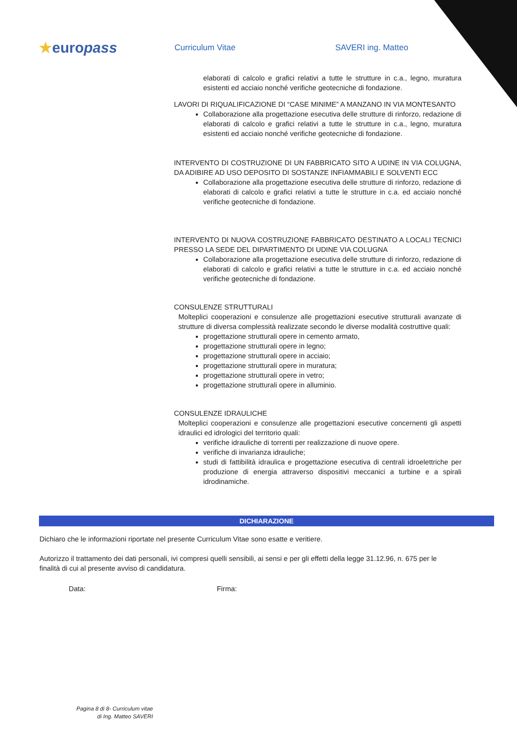★europass
Curriculum Vitae SAVERI ing. Matteo
elaborati di calcolo e grafici relativi a tutte le strutture in c.a., legno, muratura esistenti ed acciaio nonché verifiche geotecniche di fondazione.
LAVORI DI RIQUALIFICAZIONE DI “CASE MINIME” A MANZANO IN VIA MONTESANTO
Collaborazione alla progettazione esecutiva delle strutture di rinforzo, redazione di elaborati di calcolo e grafici relativi a tutte le strutture in c.a., legno, muratura esistenti ed acciaio nonché verifiche geotecniche di fondazione.
INTERVENTO DI COSTRUZIONE DI UN FABBRICATO SITO A UDINE IN VIA COLUGNA, DA ADIBIRE AD USO DEPOSITO DI SOSTANZE INFIAMMABILI E SOLVENTI ECC
Collaborazione alla progettazione esecutiva delle strutture di rinforzo, redazione di elaborati di calcolo e grafici relativi a tutte le strutture in c.a. ed acciaio nonché verifiche geotecniche di fondazione.
INTERVENTO DI NUOVA COSTRUZIONE FABBRICATO DESTINATO A LOCALI TECNICI PRESSO LA SEDE DEL DIPARTIMENTO DI UDINE VIA COLUGNA
Collaborazione alla progettazione esecutiva delle strutture di rinforzo, redazione di elaborati di calcolo e grafici relativi a tutte le strutture in c.a. ed acciaio nonché verifiche geotecniche di fondazione.
CONSULENZE STRUTTURALI
Molteplici cooperazioni e consulenze alle progettazioni esecutive strutturali avanzate di strutture di diversa complessità realizzate secondo le diverse modalità costruttive quali:
progettazione strutturali opere in cemento armato,
progettazione strutturali opere in legno;
progettazione strutturali opere in acciaio;
progettazione strutturali opere in muratura;
progettazione strutturali opere in vetro;
progettazione strutturali opere in alluminio.
CONSULENZE IDRAULICHE
Molteplici cooperazioni e consulenze alle progettazioni esecutive concernenti gli aspetti idraulici ed idrologici del territorio quali:
verifiche idrauliche di torrenti per realizzazione di nuove opere.
verifiche di invarianza idrauliche;
studi di fattibilità idraulica e progettazione esecutiva di centrali idroelettriche per produzione di energia attraverso dispositivi meccanici a turbine e a spirali idrodinamiche.
DICHIARAZIONE
Dichiaro che le informazioni riportate nel presente Curriculum Vitae sono esatte e veritiere.
Autorizzo il trattamento dei dati personali, ivi compresi quelli sensibili, ai sensi e per gli effetti della legge 31.12.96, n. 675 per le finalità di cui al presente avviso di candidatura.
Data: Firma:
Pagina 8 di 8- Curriculum vitae di Ing. Matteo SAVERI